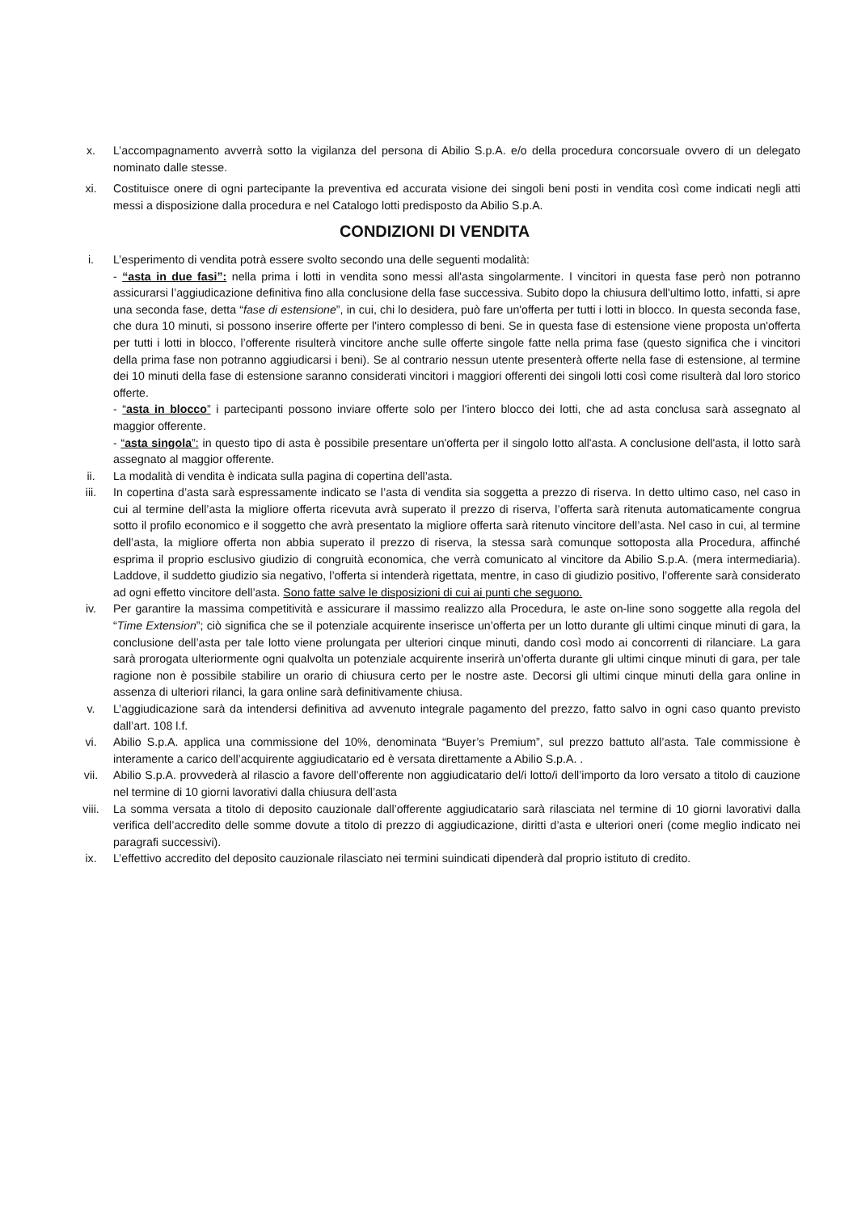x. L’accompagnamento avverrà sotto la vigilanza del persona di Abilio S.p.A. e/o della procedura concorsuale ovvero di un delegato nominato dalle stesse.
xi. Costituisce onere di ogni partecipante la preventiva ed accurata visione dei singoli beni posti in vendita così come indicati negli atti messi a disposizione dalla procedura e nel Catalogo lotti predisposto da Abilio S.p.A.
CONDIZIONI DI VENDITA
i. L’esperimento di vendita potrà essere svolto secondo una delle seguenti modalità:
- “asta in due fasi”: nella prima i lotti in vendita sono messi all'asta singolarmente. I vincitori in questa fase però non potranno assicurarsi l’aggiudicazione definitiva fino alla conclusione della fase successiva. Subito dopo la chiusura dell'ultimo lotto, infatti, si apre una seconda fase, detta “fase di estensione”, in cui, chi lo desidera, può fare un'offerta per tutti i lotti in blocco. In questa seconda fase, che dura 10 minuti, si possono inserire offerte per l'intero complesso di beni. Se in questa fase di estensione viene proposta un'offerta per tutti i lotti in blocco, l’offerente risulterà vincitore anche sulle offerte singole fatte nella prima fase (questo significa che i vincitori della prima fase non potranno aggiudicarsi i beni). Se al contrario nessun utente presenterà offerte nella fase di estensione, al termine dei 10 minuti della fase di estensione saranno considerati vincitori i maggiori offerenti dei singoli lotti così come risulterà dal loro storico offerte.
- “asta in blocco” i partecipanti possono inviare offerte solo per l'intero blocco dei lotti, che ad asta conclusa sarà assegnato al maggior offerente.
- “asta singola”: in questo tipo di asta è possibile presentare un'offerta per il singolo lotto all'asta. A conclusione dell'asta, il lotto sarà assegnato al maggior offerente.
ii. La modalità di vendita è indicata sulla pagina di copertina dell’asta.
iii. In copertina d’asta sarà espressamente indicato se l’asta di vendita sia soggetta a prezzo di riserva. In detto ultimo caso, nel caso in cui al termine dell’asta la migliore offerta ricevuta avrà superato il prezzo di riserva, l’offerta sarà ritenuta automaticamente congrua sotto il profilo economico e il soggetto che avrà presentato la migliore offerta sarà ritenuto vincitore dell’asta. Nel caso in cui, al termine dell’asta, la migliore offerta non abbia superato il prezzo di riserva, la stessa sarà comunque sottoposta alla Procedura, affinché esprima il proprio esclusivo giudizio di congruità economica, che verrà comunicato al vincitore da Abilio S.p.A. (mera intermediaria). Laddove, il suddetto giudizio sia negativo, l’offerta si intenderà rigettata, mentre, in caso di giudizio positivo, l’offerente sarà considerato ad ogni effetto vincitore dell’asta. Sono fatte salve le disposizioni di cui ai punti che seguono.
iv. Per garantire la massima competitività e assicurare il massimo realizzo alla Procedura, le aste on-line sono soggette alla regola del “Time Extension”; ciò significa che se il potenziale acquirente inserisce un’offerta per un lotto durante gli ultimi cinque minuti di gara, la conclusione dell’asta per tale lotto viene prolungata per ulteriori cinque minuti, dando così modo ai concorrenti di rilanciare. La gara sarà prorogata ulteriormente ogni qualvolta un potenziale acquirente inserirà un’offerta durante gli ultimi cinque minuti di gara, per tale ragione non è possibile stabilire un orario di chiusura certo per le nostre aste. Decorsi gli ultimi cinque minuti della gara online in assenza di ulteriori rilanci, la gara online sarà definitivamente chiusa.
v. L’aggiudicazione sarà da intendersi definitiva ad avvenuto integrale pagamento del prezzo, fatto salvo in ogni caso quanto previsto dall’art. 108 l.f.
vi. Abilio S.p.A. applica una commissione del 10%, denominata “Buyer’s Premium”, sul prezzo battuto all’asta. Tale commissione è interamente a carico dell’acquirente aggiudicatario ed è versata direttamente a Abilio S.p.A. .
vii. Abilio S.p.A. provvederà al rilascio a favore dell’offerente non aggiudicatario del/i lotto/i dell’importo da loro versato a titolo di cauzione nel termine di 10 giorni lavorativi dalla chiusura dell’asta
viii. La somma versata a titolo di deposito cauzionale dall’offerente aggiudicatario sarà rilasciata nel termine di 10 giorni lavorativi dalla verifica dell’accredito delle somme dovute a titolo di prezzo di aggiudicazione, diritti d’asta e ulteriori oneri (come meglio indicato nei paragrafi successivi).
ix. L’effettivo accredito del deposito cauzionale rilasciato nei termini suindicati dipenderà dal proprio istituto di credito.